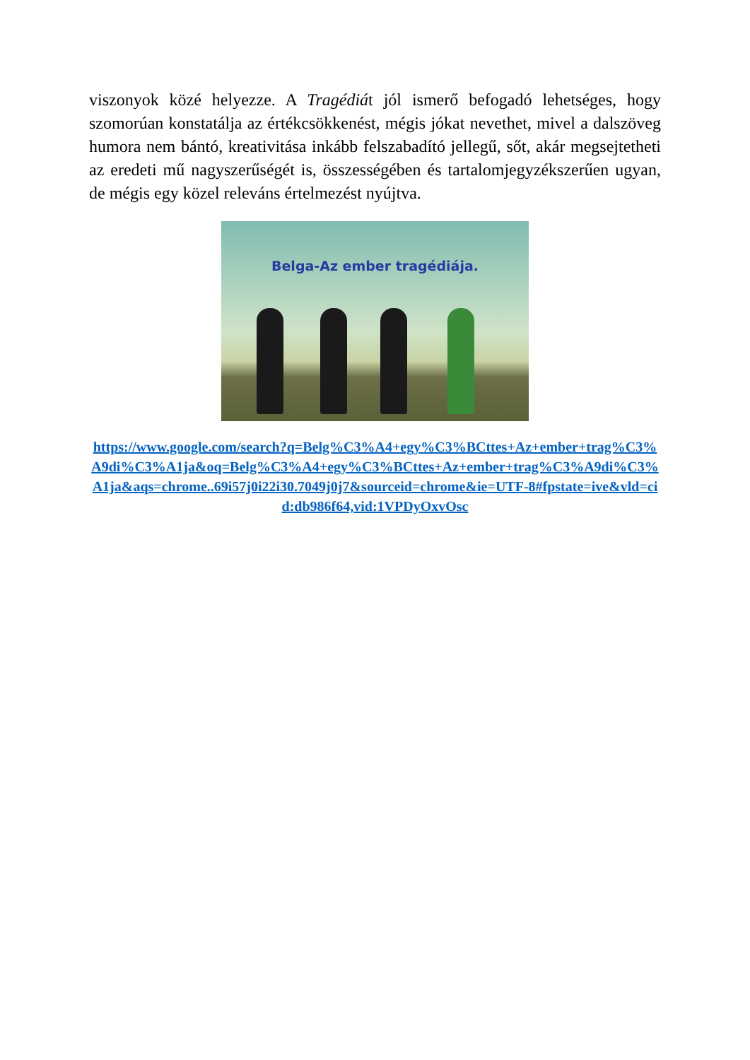viszonyok közé helyezze. A Tragédiát jól ismerő befogadó lehetséges, hogy szomorúan konstatálja az értékcsökkenést, mégis jókat nevethet, mivel a dalszöveg humora nem bántó, kreativitása inkább felszabadító jellegű, sőt, akár megsejtetheti az eredeti mű nagyszerűségét is, összességében és tartalomjegyzékszerűen ugyan, de mégis egy közel releváns értelmezést nyújtva.
Belga-Az ember tragédiája.
https://www.google.com/search?q=Belg%C3%A4+egy%C3%BCttes+Az+ember+trag%C3%A9di%C3%A1ja&oq=Belg%C3%A4+egy%C3%BCttes+Az+ember+trag%C3%A9di%C3%A1ja&aqs=chrome..69i57j0i22i30.7049j0j7&sourceid=chrome&ie=UTF-8#fpstate=ive&vld=cid:db986f64,vid:1VPDyOxvOsc